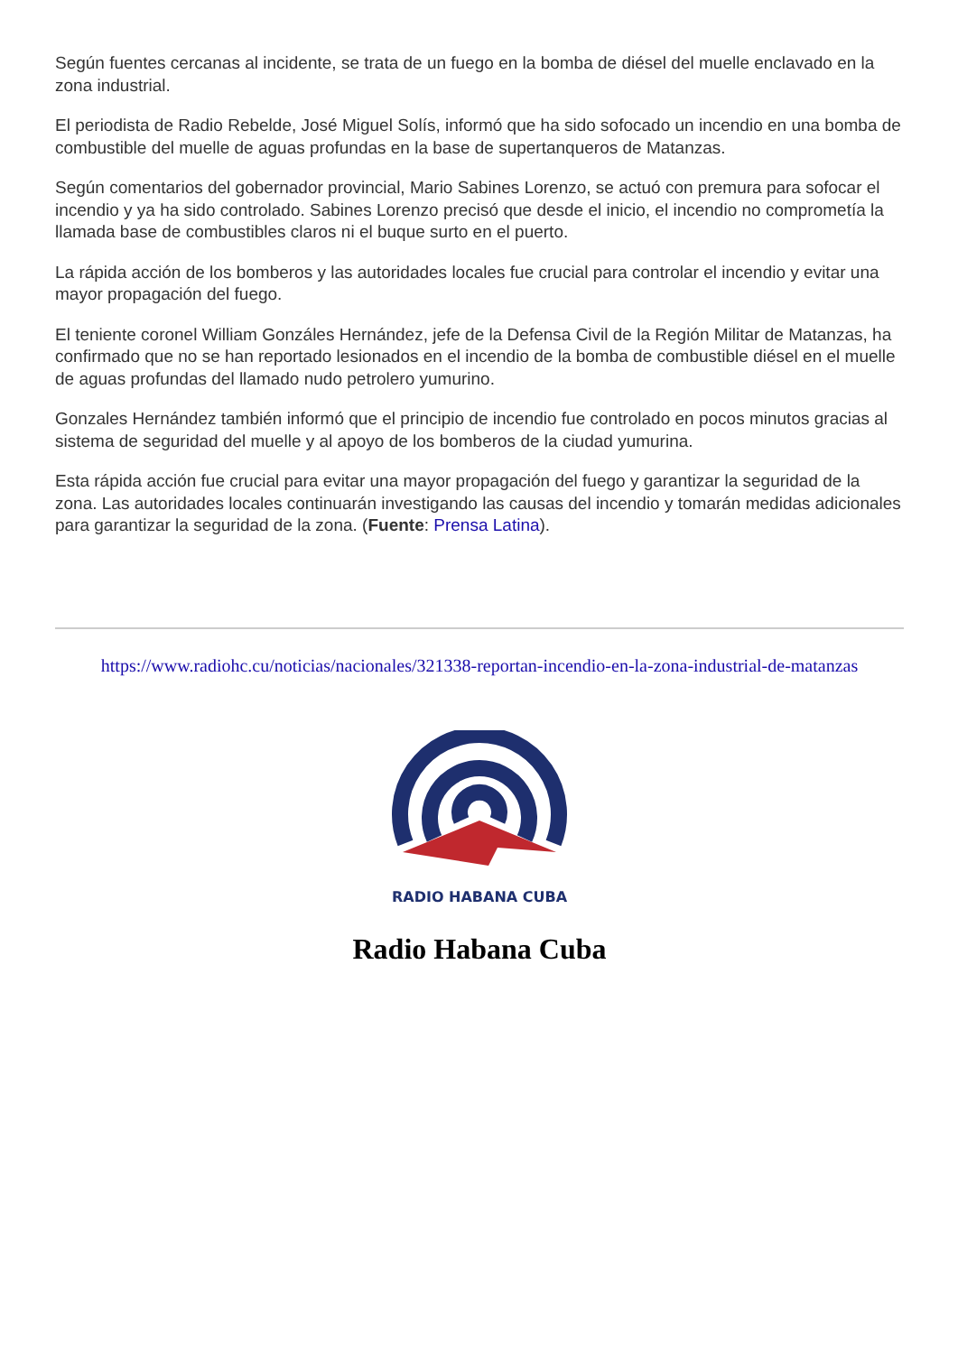Según fuentes cercanas al incidente, se trata de un fuego en la bomba de diésel del muelle enclavado en la zona industrial.
El periodista de Radio Rebelde, José Miguel Solís, informó que ha sido sofocado un incendio en una bomba de combustible del muelle de aguas profundas en la base de supertanqueros de Matanzas.
Según comentarios del gobernador provincial, Mario Sabines Lorenzo, se actuó con premura para sofocar el incendio y ya ha sido controlado. Sabines Lorenzo precisó que desde el inicio, el incendio no comprometía la llamada base de combustibles claros ni el buque surto en el puerto.
La rápida acción de los bomberos y las autoridades locales fue crucial para controlar el incendio y evitar una mayor propagación del fuego.
El teniente coronel William Gonzáles Hernández, jefe de la Defensa Civil de la Región Militar de Matanzas, ha confirmado que no se han reportado lesionados en el incendio de la bomba de combustible diésel en el muelle de aguas profundas del llamado nudo petrolero yumurino.
Gonzales Hernández también informó que el principio de incendio fue controlado en pocos minutos gracias al sistema de seguridad del muelle y al apoyo de los bomberos de la ciudad yumurina.
Esta rápida acción fue crucial para evitar una mayor propagación del fuego y garantizar la seguridad de la zona. Las autoridades locales continuarán investigando las causas del incendio y tomarán medidas adicionales para garantizar la seguridad de la zona. (Fuente: Prensa Latina).
https://www.radiohc.cu/noticias/nacionales/321338-reportan-incendio-en-la-zona-industrial-de-matanzas
RADIO HABANA CUBA
Radio Habana Cuba